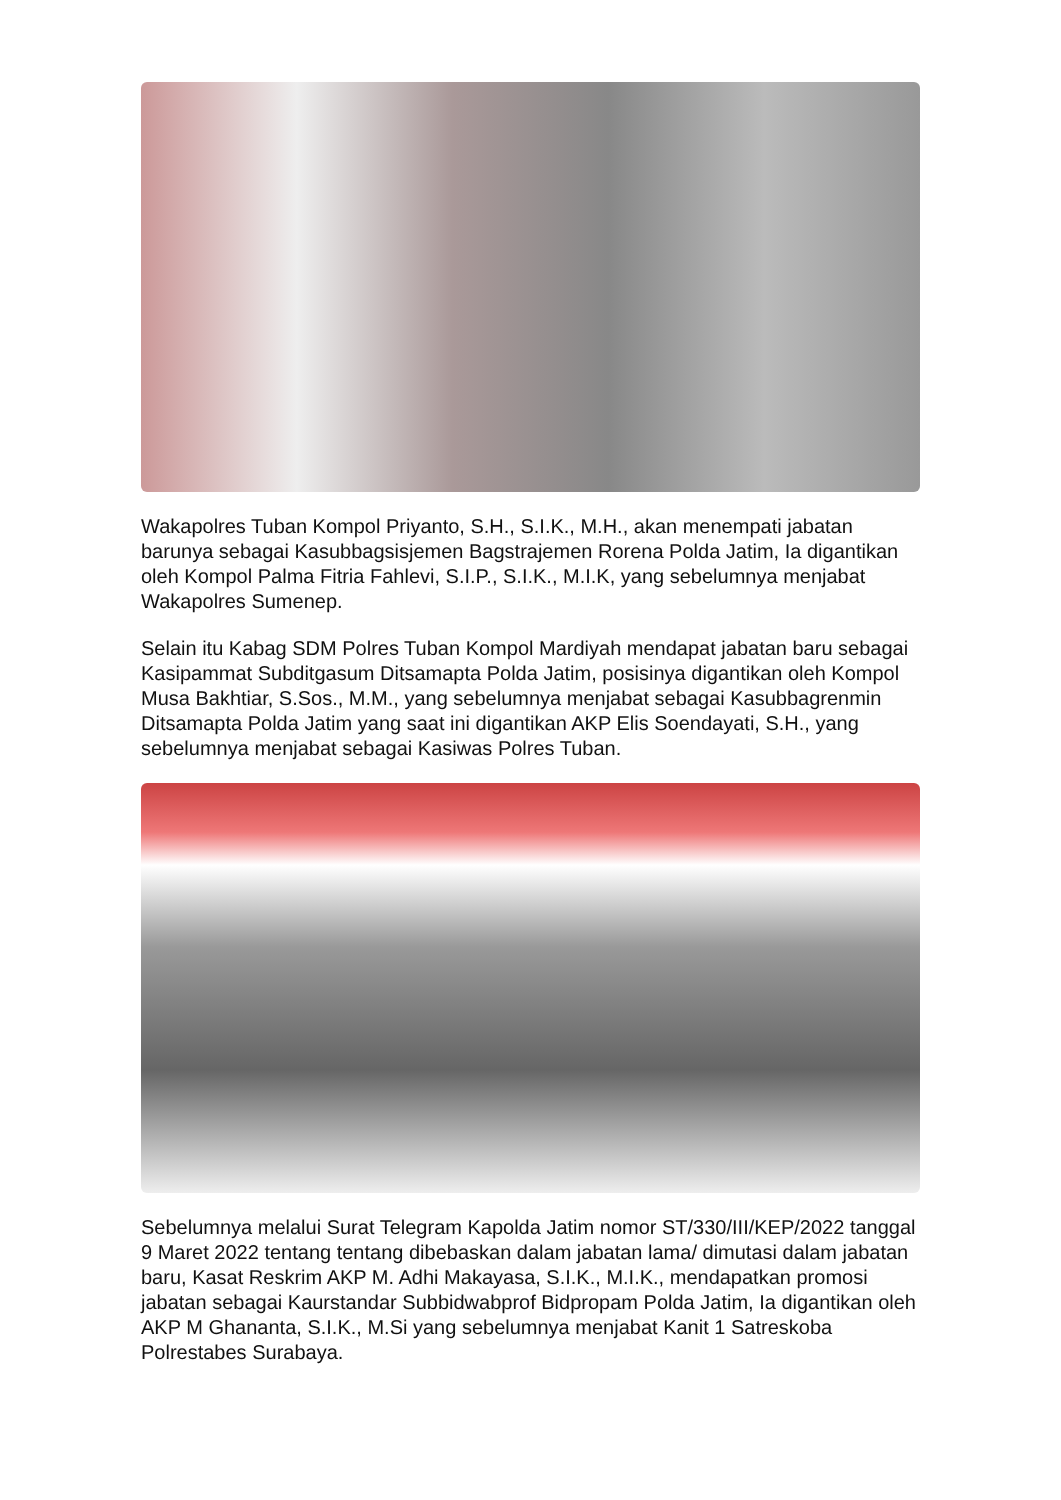Wakapolres Tuban Kompol Priyanto, S.H., S.I.K., M.H., akan menempati jabatan barunya sebagai Kasubbagsisjemen Bagstrajemen Rorena Polda Jatim, Ia digantikan oleh Kompol Palma Fitria Fahlevi, S.I.P., S.I.K., M.I.K, yang sebelumnya menjabat Wakapolres Sumenep.
Selain itu Kabag SDM Polres Tuban Kompol Mardiyah mendapat jabatan baru sebagai Kasipammat Subditgasum Ditsamapta Polda Jatim, posisinya digantikan oleh Kompol Musa Bakhtiar, S.Sos., M.M., yang sebelumnya menjabat sebagai Kasubbagrenmin Ditsamapta Polda Jatim yang saat ini digantikan AKP Elis Soendayati, S.H., yang sebelumnya menjabat sebagai Kasiwas Polres Tuban.
Sebelumnya melalui Surat Telegram Kapolda Jatim nomor ST/330/III/KEP/2022 tanggal 9 Maret 2022 tentang tentang dibebaskan dalam jabatan lama/ dimutasi dalam jabatan baru, Kasat Reskrim AKP M. Adhi Makayasa, S.I.K., M.I.K., mendapatkan promosi jabatan sebagai Kaurstandar Subbidwabprof Bidpropam Polda Jatim, Ia digantikan oleh AKP M Ghananta, S.I.K., M.Si yang sebelumnya menjabat Kanit 1 Satreskoba Polrestabes Surabaya.